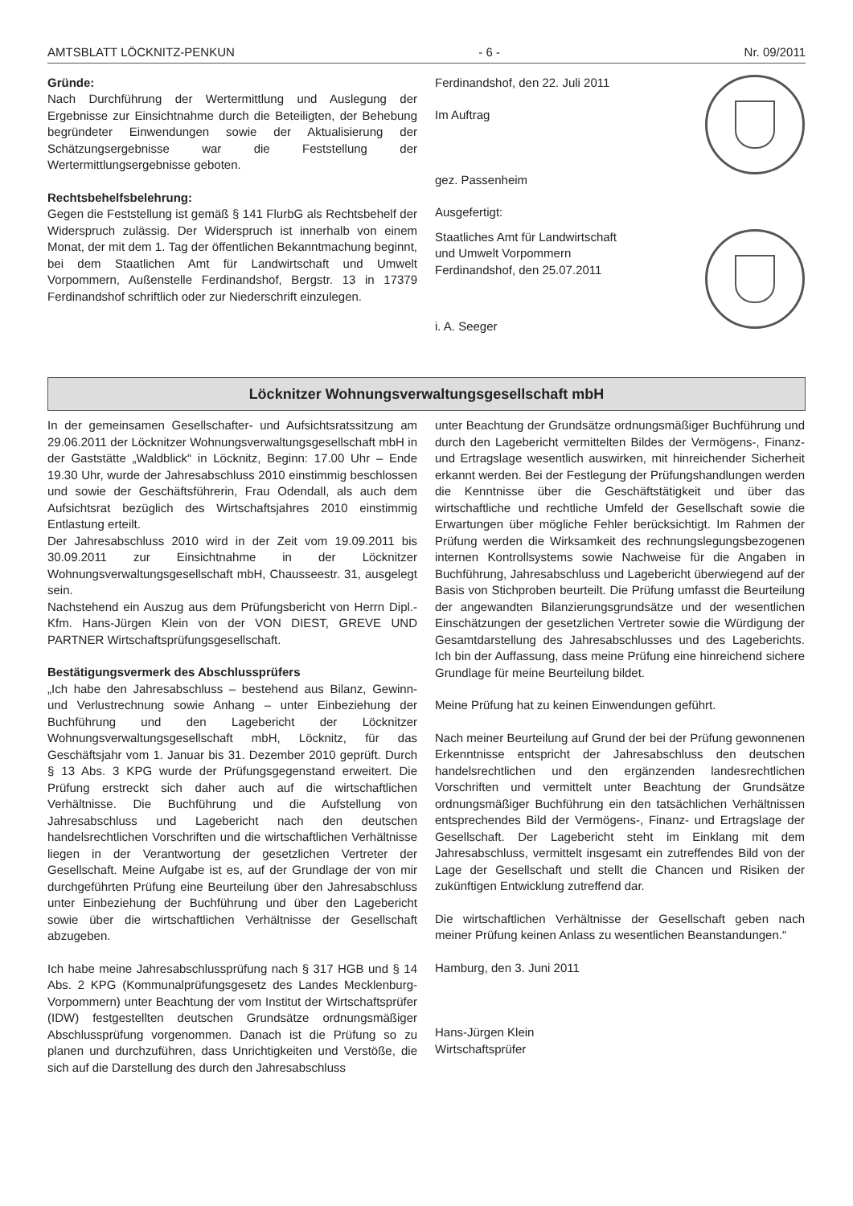AMTSBLATT LÖCKNITZ-PENKUN - 6 - Nr. 09/2011
Gründe:
Nach Durchführung der Wertermittlung und Auslegung der Ergebnisse zur Einsichtnahme durch die Beteiligten, der Behebung begründeter Einwendungen sowie der Aktualisierung der Schätzungsergebnisse war die Feststellung der Wertermittlungsergebnisse geboten.
Rechtsbehelfsbelehrung:
Gegen die Feststellung ist gemäß § 141 FlurbG als Rechtsbehelf der Widerspruch zulässig. Der Widerspruch ist innerhalb von einem Monat, der mit dem 1. Tag der öffentlichen Bekanntmachung beginnt, bei dem Staatlichen Amt für Landwirtschaft und Umwelt Vorpommern, Außenstelle Ferdinandshof, Bergstr. 13 in 17379 Ferdinandshof schriftlich oder zur Niederschrift einzulegen.
Ferdinandshof, den 22. Juli 2011
Im Auftrag
gez. Passenheim
Ausgefertigt:
Staatliches Amt für Landwirtschaft
und Umwelt Vorpommern
Ferdinandshof, den 25.07.2011
i. A. Seeger
Löcknitzer Wohnungsverwaltungsgesellschaft mbH
In der gemeinsamen Gesellschafter- und Aufsichtsratssitzung am 29.06.2011 der Löcknitzer Wohnungsverwaltungsgesellschaft mbH in der Gaststätte „Waldblick“ in Löcknitz, Beginn: 17.00 Uhr – Ende 19.30 Uhr, wurde der Jahresabschluss 2010 einstimmig beschlossen und sowie der Geschäftsführerin, Frau Odendall, als auch dem Aufsichtsrat bezüglich des Wirtschaftsjahres 2010 einstimmig Entlastung erteilt.
Der Jahresabschluss 2010 wird in der Zeit vom 19.09.2011 bis 30.09.2011 zur Einsichtnahme in der Löcknitzer Wohnungsverwaltungsgesellschaft mbH, Chausseestr. 31, ausgelegt sein.
Nachstehend ein Auszug aus dem Prüfungsbericht von Herrn Dipl.-Kfm. Hans-Jürgen Klein von der VON DIEST, GREVE UND PARTNER Wirtschaftsprüfungsgesellschaft.
Bestätigungsvermerk des Abschlussprüfers
„Ich habe den Jahresabschluss – bestehend aus Bilanz, Gewinn- und Verlustrechnung sowie Anhang – unter Einbeziehung der Buchführung und den Lagebericht der Löcknitzer Wohnungsverwaltungsgesellschaft mbH, Löcknitz, für das Geschäftsjahr vom 1. Januar bis 31. Dezember 2010 geprüft. Durch § 13 Abs. 3 KPG wurde der Prüfungsgegenstand erweitert. Die Prüfung erstreckt sich daher auch auf die wirtschaftlichen Verhältnisse. Die Buchführung und die Aufstellung von Jahresabschluss und Lagebericht nach den deutschen handelsrechtlichen Vorschriften und die wirtschaftlichen Verhältnisse liegen in der Verantwortung der gesetzlichen Vertreter der Gesellschaft. Meine Aufgabe ist es, auf der Grundlage der von mir durchgeführten Prüfung eine Beurteilung über den Jahresabschluss unter Einbeziehung der Buchführung und über den Lagebericht sowie über die wirtschaftlichen Verhältnisse der Gesellschaft abzugeben.
Ich habe meine Jahresabschlussprüfung nach § 317 HGB und § 14 Abs. 2 KPG (Kommunalprüfungsgesetz des Landes Mecklenburg-Vorpommern) unter Beachtung der vom Institut der Wirtschaftsprüfer (IDW) festgestellten deutschen Grundsätze ordnungsmäßiger Abschlussprüfung vorgenommen. Danach ist die Prüfung so zu planen und durchzuführen, dass Unrichtigkeiten und Verstöße, die sich auf die Darstellung des durch den Jahresabschluss
unter Beachtung der Grundsätze ordnungsmäßiger Buchführung und durch den Lagebericht vermittelten Bildes der Vermögens-, Finanz- und Ertragslage wesentlich auswirken, mit hinreichender Sicherheit erkannt werden. Bei der Festlegung der Prüfungshandlungen werden die Kenntnisse über die Geschäftstätigkeit und über das wirtschaftliche und rechtliche Umfeld der Gesellschaft sowie die Erwartungen über mögliche Fehler berücksichtigt. Im Rahmen der Prüfung werden die Wirksamkeit des rechnungslegungsbezogenen internen Kontrollsystems sowie Nachweise für die Angaben in Buchführung, Jahresabschluss und Lagebericht überwiegend auf der Basis von Stichproben beurteilt. Die Prüfung umfasst die Beurteilung der angewandten Bilanzierungsgrundsätze und der wesentlichen Einschätzungen der gesetzlichen Vertreter sowie die Würdigung der Gesamtdarstellung des Jahresabschlusses und des Lageberichts. Ich bin der Auffassung, dass meine Prüfung eine hinreichend sichere Grundlage für meine Beurteilung bildet.
Meine Prüfung hat zu keinen Einwendungen geführt.
Nach meiner Beurteilung auf Grund der bei der Prüfung gewonnenen Erkenntnisse entspricht der Jahresabschluss den deutschen handelsrechtlichen und den ergänzenden landesrechtlichen Vorschriften und vermittelt unter Beachtung der Grundsätze ordnungsmäßiger Buchführung ein den tatsächlichen Verhältnissen entsprechendes Bild der Vermögens-, Finanz- und Ertragslage der Gesellschaft. Der Lagebericht steht im Einklang mit dem Jahresabschluss, vermittelt insgesamt ein zutreffendes Bild von der Lage der Gesellschaft und stellt die Chancen und Risiken der zukünftigen Entwicklung zutreffend dar.
Die wirtschaftlichen Verhältnisse der Gesellschaft geben nach meiner Prüfung keinen Anlass zu wesentlichen Beanstandungen.“
Hamburg, den 3. Juni 2011
Hans-Jürgen Klein
Wirtschaftsprüfer